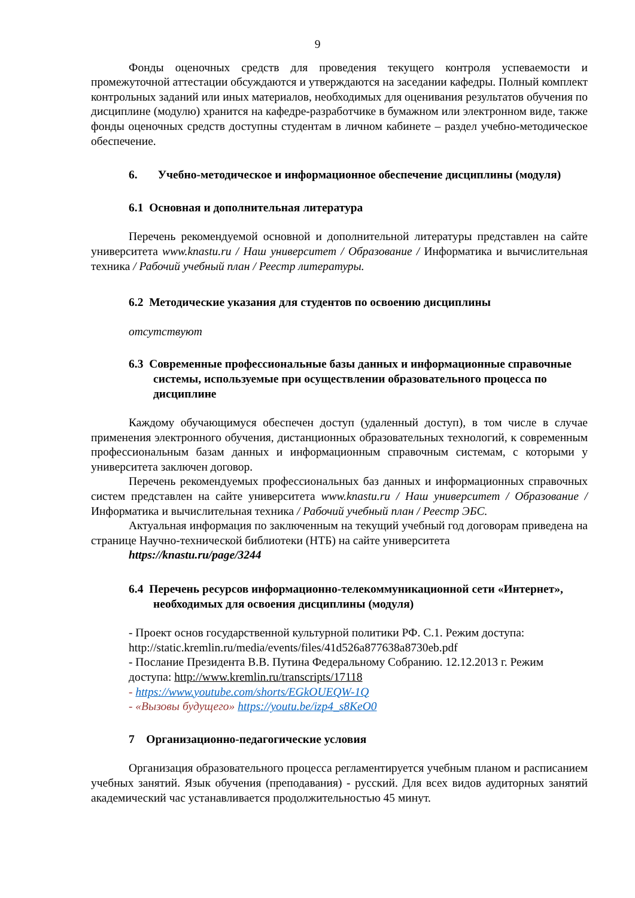9
Фонды оценочных средств для проведения текущего контроля успеваемости и промежуточной аттестации обсуждаются и утверждаются на заседании кафедры. Полный комплект контрольных заданий или иных материалов, необходимых для оценивания результатов обучения по дисциплине (модулю) хранится на кафедре-разработчике в бумажном или электронном виде, также фонды оценочных средств доступны студентам в личном кабинете – раздел учебно-методическое обеспечение.
6. Учебно-методическое и информационное обеспечение дисциплины (модуля)
6.1 Основная и дополнительная литература
Перечень рекомендуемой основной и дополнительной литературы представлен на сайте университета www.knastu.ru / Наш университет / Образование / Информатика и вычислительная техника / Рабочий учебный план / Реестр литературы.
6.2 Методические указания для студентов по освоению дисциплины
отсутствуют
6.3 Современные профессиональные базы данных и информационные справочные системы, используемые при осуществлении образовательного процесса по дисциплине
Каждому обучающимуся обеспечен доступ (удаленный доступ), в том числе в случае применения электронного обучения, дистанционных образовательных технологий, к современным профессиональным базам данных и информационным справочным системам, с которыми у университета заключен договор.
Перечень рекомендуемых профессиональных баз данных и информационных справочных систем представлен на сайте университета www.knastu.ru / Наш университет / Образование / Информатика и вычислительная техника / Рабочий учебный план / Реестр ЭБС.
Актуальная информация по заключенным на текущий учебный год договорам приведена на странице Научно-технической библиотеки (НТБ) на сайте университета
https://knastu.ru/page/3244
6.4 Перечень ресурсов информационно-телекоммуникационной сети «Интернет», необходимых для освоения дисциплины (модуля)
- Проект основ государственной культурной политики РФ. С.1. Режим доступа: http://static.kremlin.ru/media/events/files/41d526a877638a8730eb.pdf
- Послание Президента В.В. Путина Федеральному Собранию. 12.12.2013 г. Режим доступа: http://www.kremlin.ru/transcripts/17118
- https://www.youtube.com/shorts/EGkOUEQW-1Q
- «Вызовы будущего» https://youtu.be/izp4_s8KeO0
7 Организационно-педагогические условия
Организация образовательного процесса регламентируется учебным планом и расписанием учебных занятий. Язык обучения (преподавания) - русский. Для всех видов аудиторных занятий академический час устанавливается продолжительностью 45 минут.